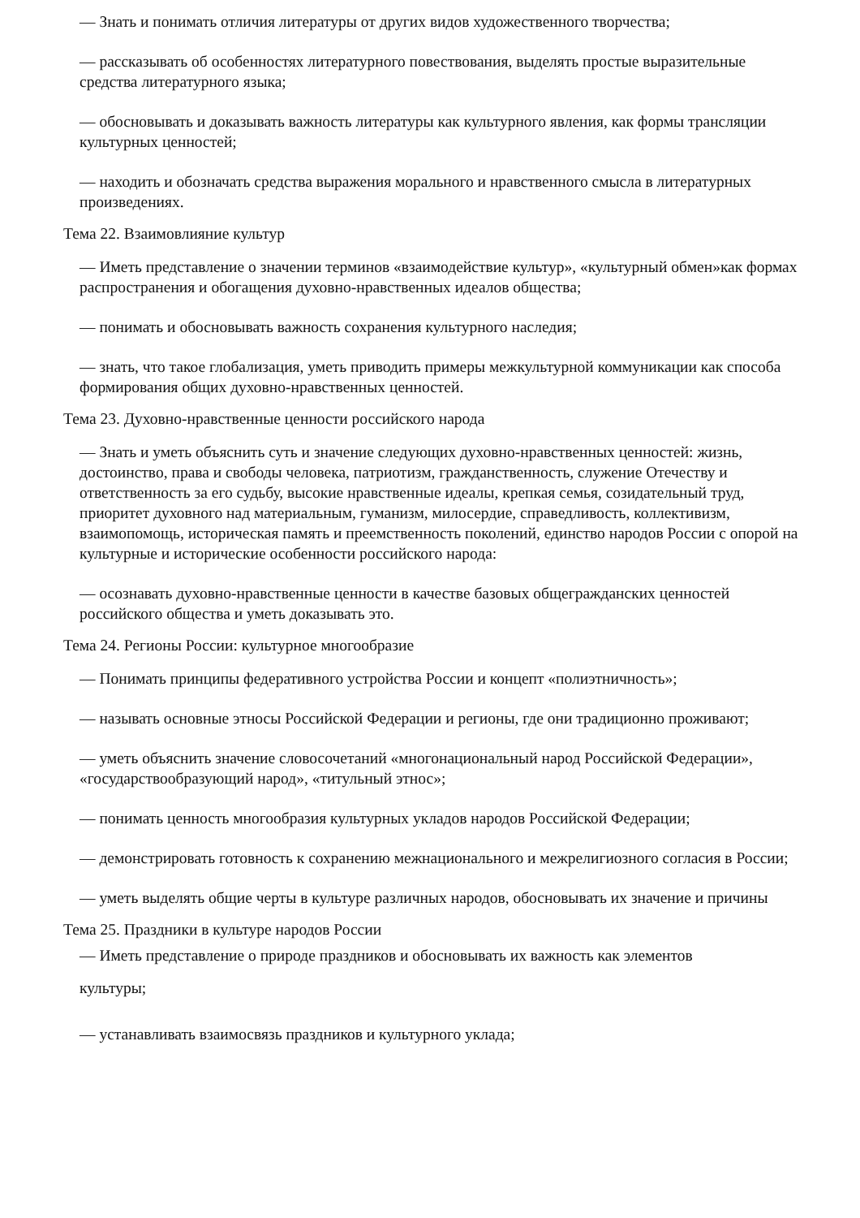— Знать и понимать отличия литературы от других видов художественного творчества;
— рассказывать об особенностях литературного повествования, выделять простые выразительные средства литературного языка;
— обосновывать и доказывать важность литературы как культурного явления, как формы трансляции культурных ценностей;
— находить и обозначать средства выражения морального и нравственного смысла в литературных произведениях.
Тема 22. Взаимовлияние культур
— Иметь представление о значении терминов «взаимодействие культур», «культурный обмен»как формах распространения и обогащения духовно-нравственных идеалов общества;
— понимать и обосновывать важность сохранения культурного наследия;
— знать, что такое глобализация, уметь приводить примеры межкультурной коммуникации как способа формирования общих духовно-нравственных ценностей.
Тема 23. Духовно-нравственные ценности российского народа
— Знать и уметь объяснить суть и значение следующих духовно-нравственных ценностей: жизнь, достоинство, права и свободы человека, патриотизм, гражданственность, служение Отечеству и ответственность за его судьбу, высокие нравственные идеалы, крепкая семья, созидательный труд, приоритет духовного над материальным, гуманизм, милосердие, справедливость, коллективизм, взаимопомощь, историческая память и преемственность поколений, единство народов России с опорой на культурные и исторические особенности российского народа:
— осознавать духовно-нравственные ценности в качестве базовых общегражданских ценностей российского общества и уметь доказывать это.
Тема 24. Регионы России: культурное многообразие
— Понимать принципы федеративного устройства России и концепт «полиэтничность»;
— называть основные этносы Российской Федерации и регионы, где они традиционно проживают;
— уметь объяснить значение словосочетаний «многонациональный народ Российской Федерации», «государствообразующий народ», «титульный этнос»;
— понимать ценность многообразия культурных укладов народов Российской Федерации;
— демонстрировать готовность к сохранению межнационального и межрелигиозного согласия в России;
— уметь выделять общие черты в культуре различных народов, обосновывать их значение и причины
Тема 25. Праздники в культуре народов России
— Иметь представление о природе праздников и обосновывать их важность как элементов
культуры;
— устанавливать взаимосвязь праздников и культурного уклада;